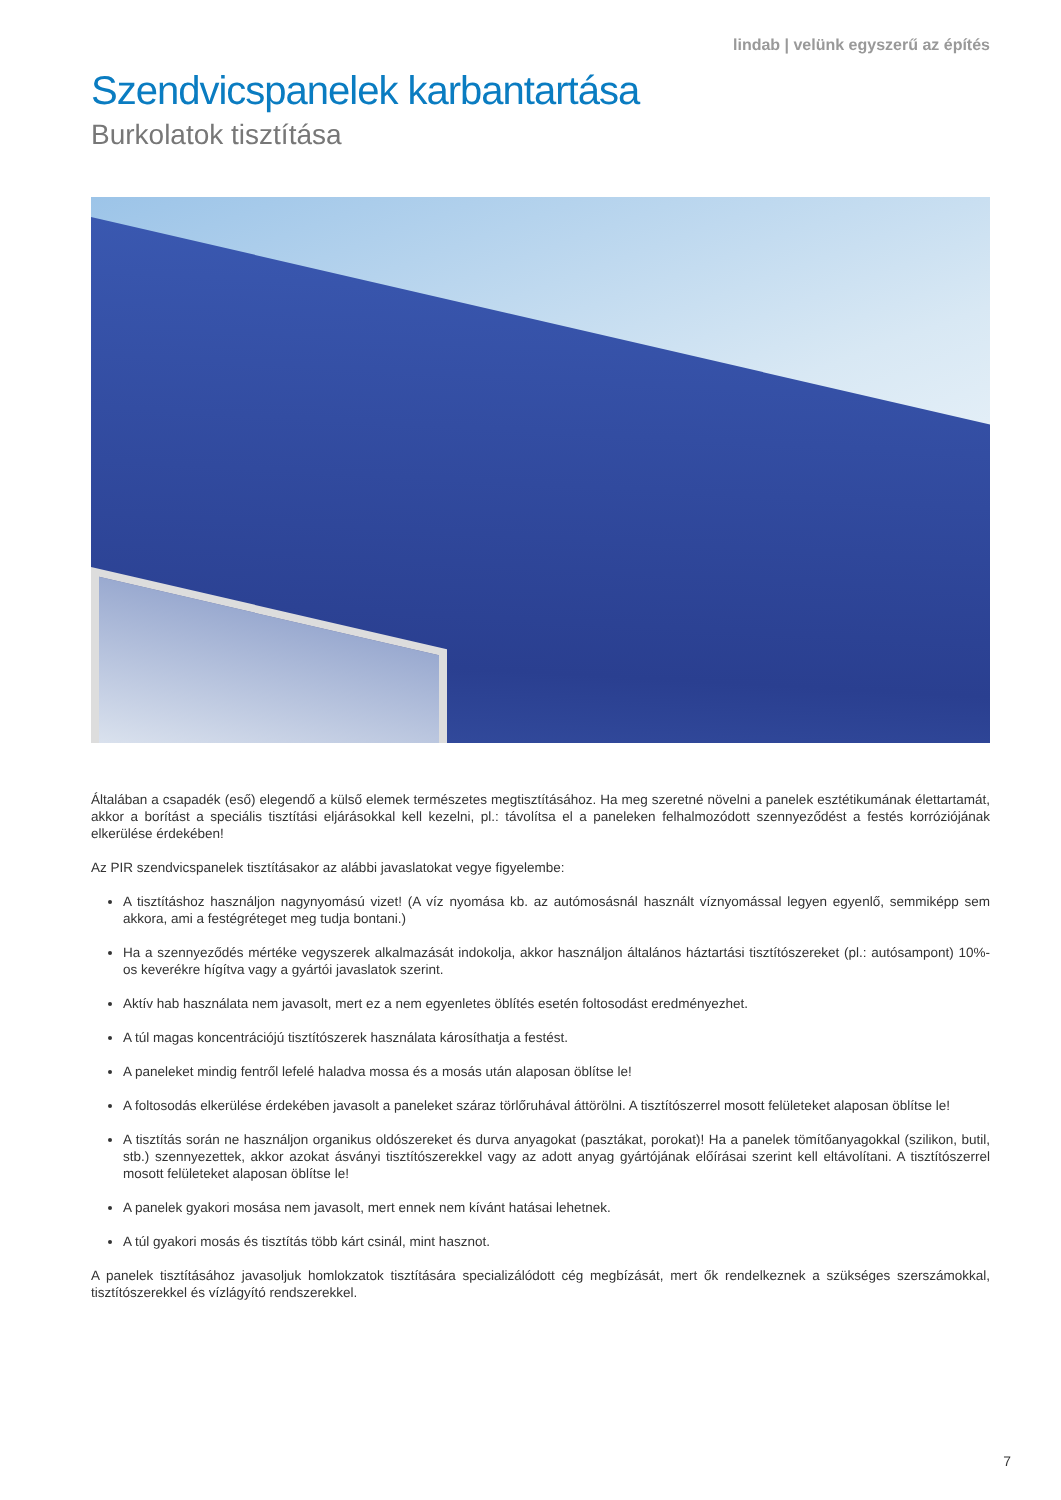lindab | velünk egyszerű az építés
Szendvicspanelek karbantartása
Burkolatok tisztítása
Általában a csapadék (eső) elegendő a külső elemek természetes megtisztításához. Ha meg szeretné növelni a panelek esztétikumának élettartamát, akkor a borítást a speciális tisztítási eljárásokkal kell kezelni, pl.: távolítsa el a paneleken felhalmozódott szennyeződést a festés korróziójának elkerülése érdekében!
Az PIR szendvicspanelek tisztításakor az alábbi javaslatokat vegye figyelembe:
A tisztításhoz használjon nagynyomású vizet! (A víz nyomása kb. az autómosásnál használt víznyomással legyen egyenlő, semmiképp sem akkora, ami a festégréteget meg tudja bontani.)
Ha a szennyeződés mértéke vegyszerek alkalmazását indokolja, akkor használjon általános háztartási tisztítószereket (pl.: autósampont) 10%-os keverékre hígítva vagy a gyártói javaslatok szerint.
Aktív hab használata nem javasolt, mert ez a nem egyenletes öblítés esetén foltosodást eredményezhet.
A túl magas koncentrációjú tisztítószerek használata károsíthatja a festést.
A paneleket mindig fentről lefelé haladva mossa és a mosás után alaposan öblítse le!
A foltosodás elkerülése érdekében javasolt a paneleket száraz törlőruhával áttörölni. A tisztítószerrel mosott felületeket alaposan öblítse le!
A tisztítás során ne használjon organikus oldószereket és durva anyagokat (pasztákat, porokat)! Ha a panelek tömítőanyagokkal (szilikon, butil, stb.) szennyezettek, akkor azokat ásványi tisztítószerekkel vagy az adott anyag gyártójának előírásai szerint kell eltávolítani. A tisztítószerrel mosott felületeket alaposan öblítse le!
A panelek gyakori mosása nem javasolt, mert ennek nem kívánt hatásai lehetnek.
A túl gyakori mosás és tisztítás több kárt csinál, mint hasznot.
A panelek tisztításához javasoljuk homlokzatok tisztítására specializálódott cég megbízását, mert ők rendelkeznek a szükséges szerszámokkal, tisztítószerekkel és vízlágyító rendszerekkel.
7